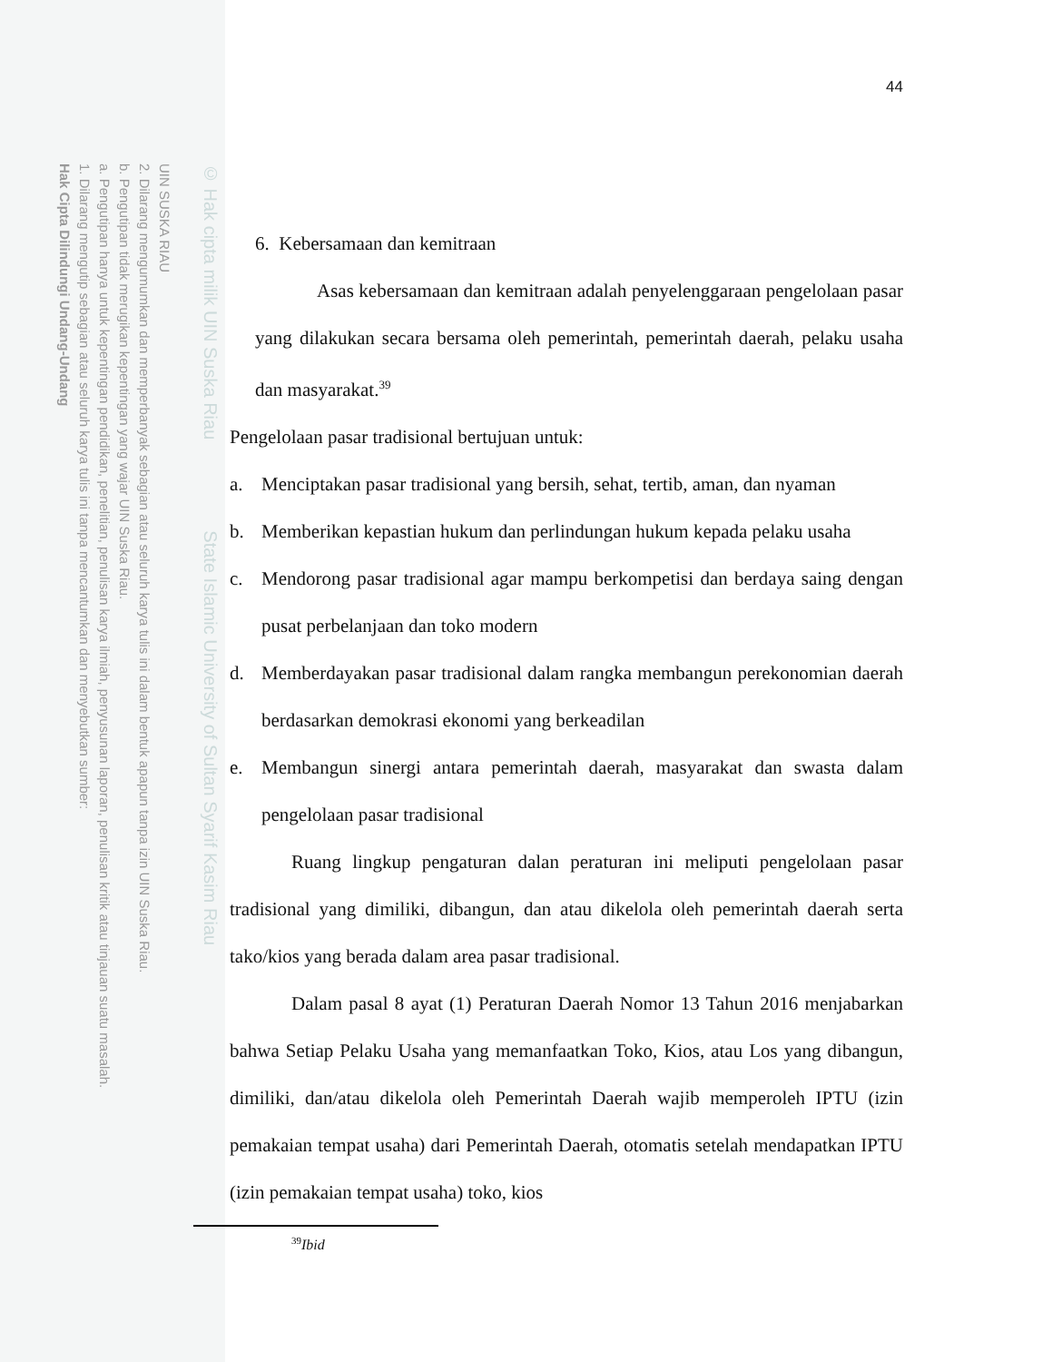UIN SUSKA RIAU
2. Dilarang mengumumkan dan memperbanyak sebagian atau seluruh karya tulis ini dalam bentuk apapun tanpa izin UIN Suska Riau.
b. Pengutipan tidak merugikan kepentingan yang wajar UIN Suska Riau.
a. Pengutipan hanya untuk kepentingan pendidikan, penelitian, penulisan karya ilmiah, penyusunan laporan, penulisan kritik atau tinjauan suatu masalah.
1. Dilarang mengutip sebagian atau seluruh karya tulis ini tanpa mencantumkan dan menyebutkan sumber:
Hak Cipta Dilindungi Undang-Undang
© Hak cipta milik UIN Suska Riau State Islamic University of Sultan Syarif Kasim Riau
44
6. Kebersamaan dan kemitraan
Asas kebersamaan dan kemitraan adalah penyelenggaraan pengelolaan pasar yang dilakukan secara bersama oleh pemerintah, pemerintah daerah, pelaku usaha dan masyarakat.<sup>39</sup>
Pengelolaan pasar tradisional bertujuan untuk:
a. Menciptakan pasar tradisional yang bersih, sehat, tertib, aman, dan nyaman
b. Memberikan kepastian hukum dan perlindungan hukum kepada pelaku usaha
c. Mendorong pasar tradisional agar mampu berkompetisi dan berdaya saing dengan pusat perbelanjaan dan toko modern
d. Memberdayakan pasar tradisional dalam rangka membangun perekonomian daerah berdasarkan demokrasi ekonomi yang berkeadilan
e. Membangun sinergi antara pemerintah daerah, masyarakat dan swasta dalam pengelolaan pasar tradisional
Ruang lingkup pengaturan dalan peraturan ini meliputi pengelolaan pasar tradisional yang dimiliki, dibangun, dan atau dikelola oleh pemerintah daerah serta tako/kios yang berada dalam area pasar tradisional.
Dalam pasal 8 ayat (1) Peraturan Daerah Nomor 13 Tahun 2016 menjabarkan bahwa Setiap Pelaku Usaha yang memanfaatkan Toko, Kios, atau Los yang dibangun, dimiliki, dan/atau dikelola oleh Pemerintah Daerah wajib memperoleh IPTU (izin pemakaian tempat usaha) dari Pemerintah Daerah, otomatis setelah mendapatkan IPTU (izin pemakaian tempat usaha) toko, kios
<sup>39</sup> Ibid